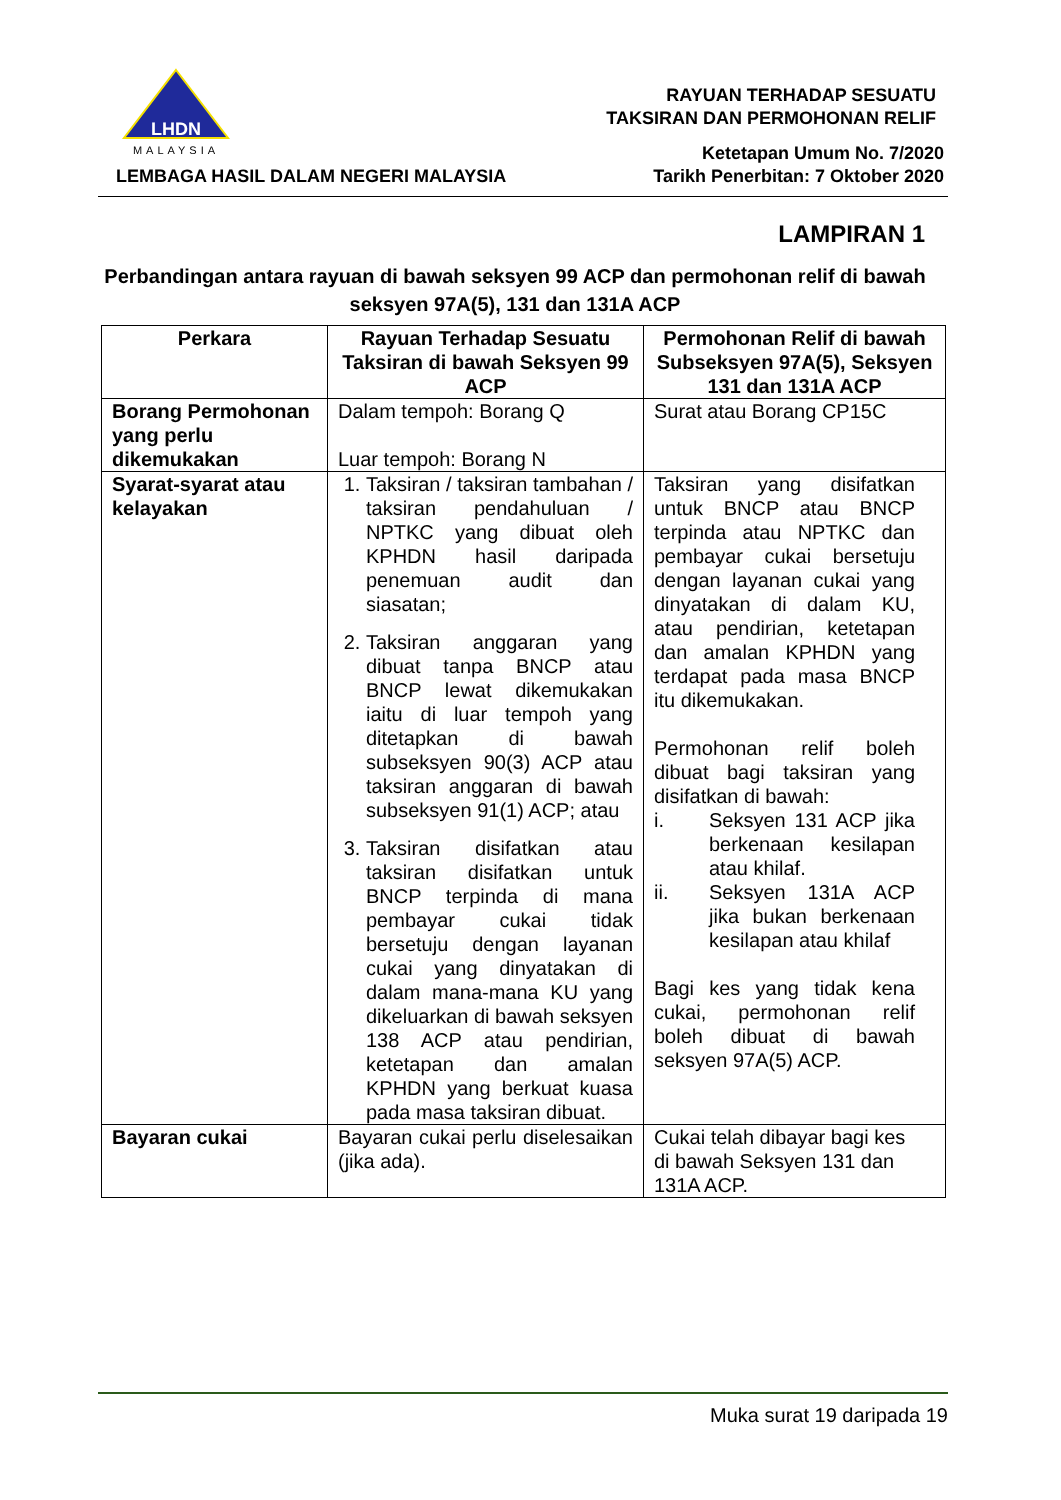LHDN
MALAYSIA
LEMBAGA HASIL DALAM NEGERI MALAYSIA
RAYUAN TERHADAP SESUATU
TAKSIRAN DAN PERMOHONAN RELIF
Ketetapan Umum No. 7/2020
Tarikh Penerbitan: 7 Oktober 2020
LAMPIRAN 1
Perbandingan antara rayuan di bawah seksyen 99 ACP dan permohonan relif di bawah seksyen 97A(5), 131 dan 131A ACP
| Perkara | Rayuan Terhadap Sesuatu Taksiran di bawah Seksyen 99 ACP | Permohonan Relif di bawah Subseksyen 97A(5), Seksyen 131 dan 131A ACP |
| --- | --- | --- |
| Borang Permohonan yang perlu dikemukakan | Dalam tempoh: Borang Q Luar tempoh: Borang N | Surat atau Borang CP15C |
| Syarat-syarat atau kelayakan | 1. Taksiran / taksiran tambahan / taksiran pendahuluan / NPTKC yang dibuat oleh KPHDN hasil daripada penemuan audit dan siasatan; 2. Taksiran anggaran yang dibuat tanpa BNCP atau BNCP lewat dikemukakan iaitu di luar tempoh yang ditetapkan di bawah subseksyen 90(3) ACP atau taksiran anggaran di bawah subseksyen 91(1) ACP; atau 3. Taksiran disifatkan atau taksiran disifatkan untuk BNCP terpinda di mana pembayar cukai tidak bersetuju dengan layanan cukai yang dinyatakan di dalam mana-mana KU yang dikeluarkan di bawah seksyen 138 ACP atau pendirian, ketetapan dan amalan KPHDN yang berkuat kuasa pada masa taksiran dibuat. | Taksiran yang disifatkan untuk BNCP atau BNCP terpinda atau NPTKC dan pembayar cukai bersetuju dengan layanan cukai yang dinyatakan di dalam KU, atau pendirian, ketetapan dan amalan KPHDN yang terdapat pada masa BNCP itu dikemukakan. Permohonan relif boleh dibuat bagi taksiran yang disifatkan di bawah: i. Seksyen 131 ACP jika berkenaan kesilapan atau khilaf. ii. Seksyen 131A ACP jika bukan berkenaan kesilapan atau khilaf Bagi kes yang tidak kena cukai, permohonan relif boleh dibuat di bawah seksyen 97A(5) ACP. |
| Bayaran cukai | Bayaran cukai perlu diselesaikan (jika ada). | Cukai telah dibayar bagi kes di bawah Seksyen 131 dan 131A ACP. |
Muka surat 19 daripada 19